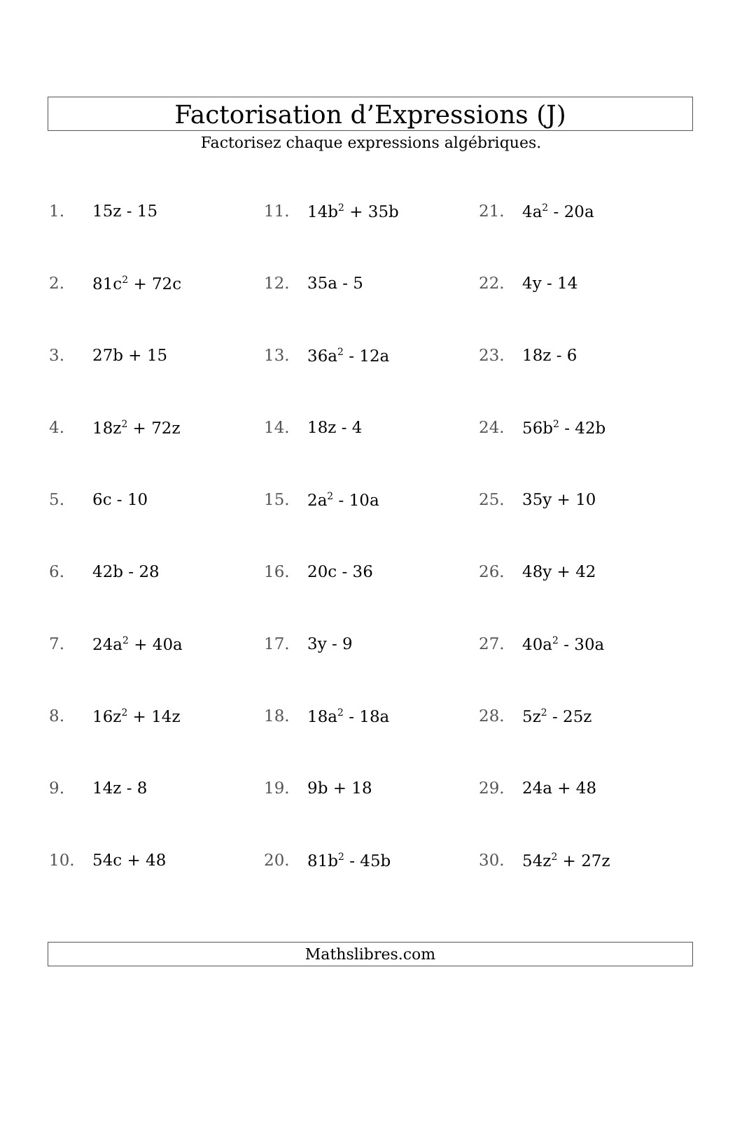Factorisation d’Expressions (J)
Factorisez chaque expressions algébriques.
1. 15z - 15
2. 81c<sup>2</sup> + 72c
3. 27b + 15
4. 18z<sup>2</sup> + 72z
5. 6c - 10
6. 42b - 28
7. 24a<sup>2</sup> + 40a
8. 16z<sup>2</sup> + 14z
9. 14z - 8
10. 54c + 48
11. 14b<sup>2</sup> + 35b
12. 35a - 5
13. 36a<sup>2</sup> - 12a
14. 18z - 4
15. 2a<sup>2</sup> - 10a
16. 20c - 36
17. 3y - 9
18. 18a<sup>2</sup> - 18a
19. 9b + 18
20. 81b<sup>2</sup> - 45b
21. 4a<sup>2</sup> - 20a
22. 4y - 14
23. 18z - 6
24. 56b<sup>2</sup> - 42b
25. 35y + 10
26. 48y + 42
27. 40a<sup>2</sup> - 30a
28. 5z<sup>2</sup> - 25z
29. 24a + 48
30. 54z<sup>2</sup> + 27z
Mathslibres.com